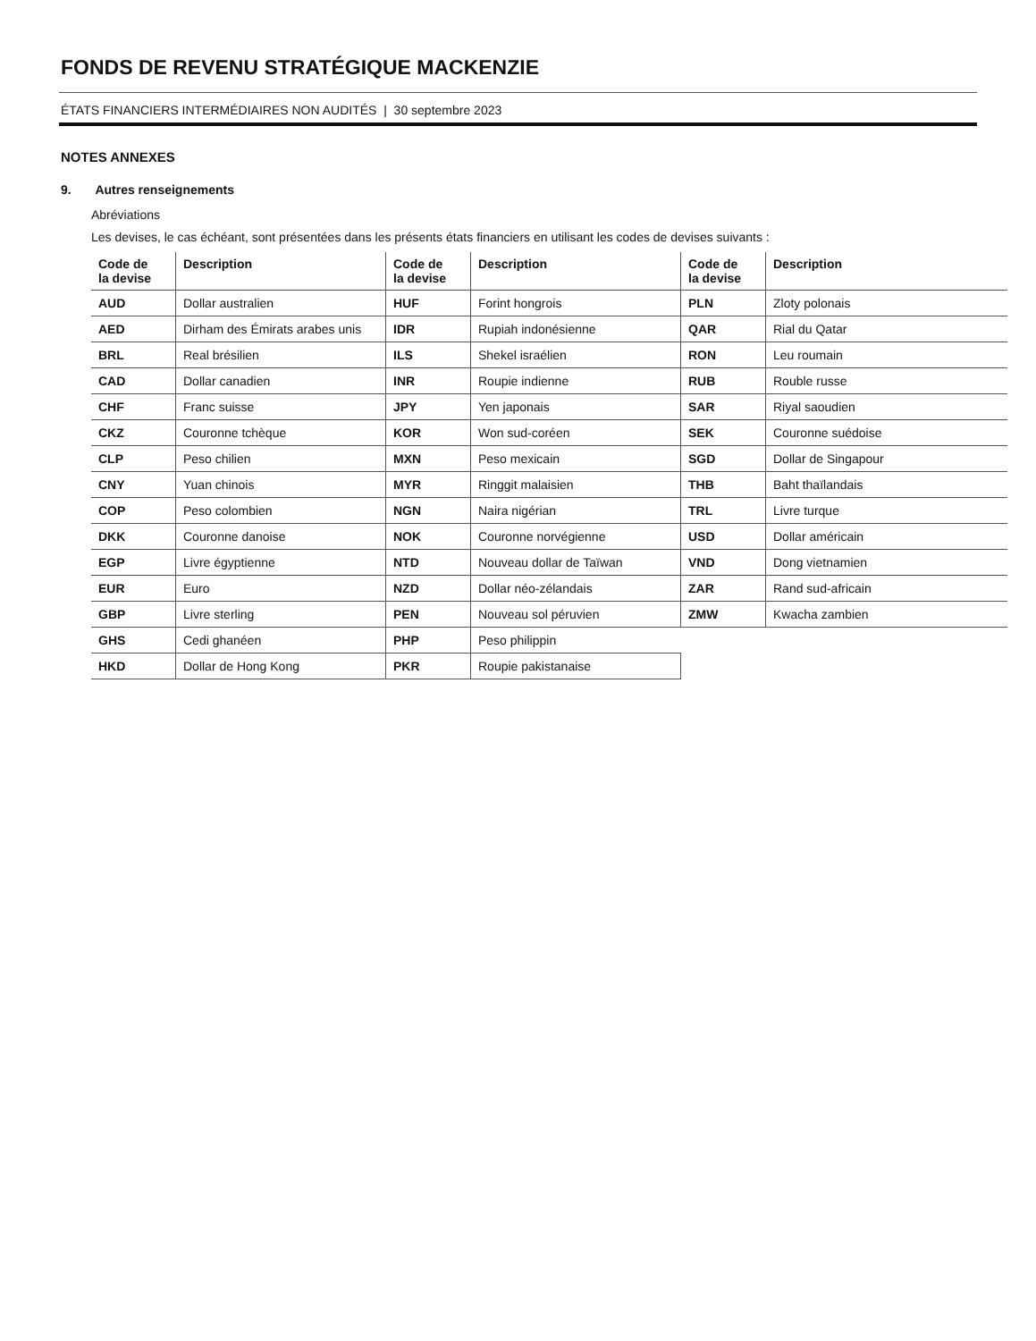FONDS DE REVENU STRATÉGIQUE MACKENZIE
ÉTATS FINANCIERS INTERMÉDIAIRES NON AUDITÉS | 30 septembre 2023
NOTES ANNEXES
9. Autres renseignements
Abréviations
Les devises, le cas échéant, sont présentées dans les présents états financiers en utilisant les codes de devises suivants :
| Code de la devise | Description | Code de la devise | Description | Code de la devise | Description |
| --- | --- | --- | --- | --- | --- |
| AUD | Dollar australien | HUF | Forint hongrois | PLN | Zloty polonais |
| AED | Dirham des Émirats arabes unis | IDR | Rupiah indonésienne | QAR | Rial du Qatar |
| BRL | Real brésilien | ILS | Shekel israélien | RON | Leu roumain |
| CAD | Dollar canadien | INR | Roupie indienne | RUB | Rouble russe |
| CHF | Franc suisse | JPY | Yen japonais | SAR | Riyal saoudien |
| CKZ | Couronne tchèque | KOR | Won sud-coréen | SEK | Couronne suédoise |
| CLP | Peso chilien | MXN | Peso mexicain | SGD | Dollar de Singapour |
| CNY | Yuan chinois | MYR | Ringgit malaisien | THB | Baht thaïlandais |
| COP | Peso colombien | NGN | Naira nigérian | TRL | Livre turque |
| DKK | Couronne danoise | NOK | Couronne norvégienne | USD | Dollar américain |
| EGP | Livre égyptienne | NTD | Nouveau dollar de Taïwan | VND | Dong vietnamien |
| EUR | Euro | NZD | Dollar néo-zélandais | ZAR | Rand sud-africain |
| GBP | Livre sterling | PEN | Nouveau sol péruvien | ZMW | Kwacha zambien |
| GHS | Cedi ghanéen | PHP | Peso philippin | | |
| HKD | Dollar de Hong Kong | PKR | Roupie pakistanaise | | |